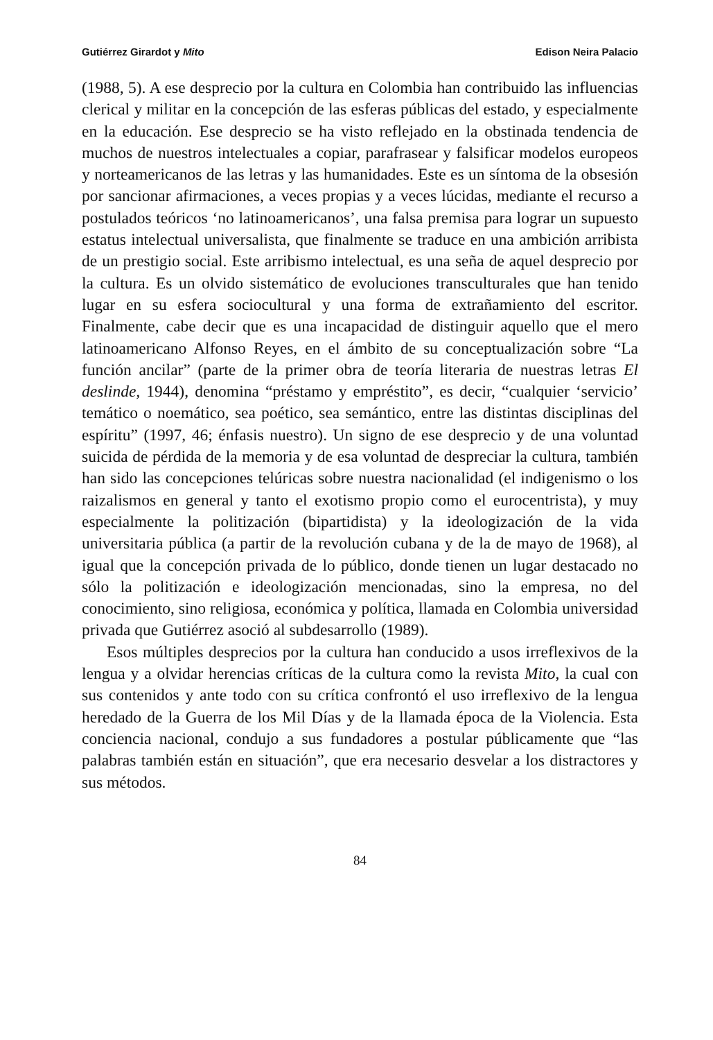Gutiérrez Girardot y Mito Edison Neira Palacio
(1988, 5). A ese desprecio por la cultura en Colombia han contribuido las influencias clerical y militar en la concepción de las esferas públicas del estado, y especialmente en la educación. Ese desprecio se ha visto reflejado en la obstinada tendencia de muchos de nuestros intelectuales a copiar, parafrasear y falsificar modelos europeos y norteamericanos de las letras y las humanidades. Este es un síntoma de la obsesión por sancionar afirmaciones, a veces propias y a veces lúcidas, mediante el recurso a postulados teóricos ‘no latinoamericanos’, una falsa premisa para lograr un supuesto estatus intelectual universalista, que finalmente se traduce en una ambición arribista de un prestigio social. Este arribismo intelectual, es una seña de aquel desprecio por la cultura. Es un olvido sistemático de evoluciones transculturales que han tenido lugar en su esfera sociocultural y una forma de extrañamiento del escritor. Finalmente, cabe decir que es una incapacidad de distinguir aquello que el mero latinoamericano Alfonso Reyes, en el ámbito de su conceptualización sobre “La función ancilar” (parte de la primer obra de teoría literaria de nuestras letras El deslinde, 1944), denomina “préstamo y empréstito”, es decir, “cualquier ‘servicio’ temático o noemático, sea poético, sea semántico, entre las distintas disciplinas del espíritu” (1997, 46; énfasis nuestro). Un signo de ese desprecio y de una voluntad suicida de pérdida de la memoria y de esa voluntad de despreciar la cultura, también han sido las concepciones telúricas sobre nuestra nacionalidad (el indigenismo o los raizalismos en general y tanto el exotismo propio como el eurocentrista), y muy especialmente la politización (bipartidista) y la ideologización de la vida universitaria pública (a partir de la revolución cubana y de la de mayo de 1968), al igual que la concepción privada de lo público, donde tienen un lugar destacado no sólo la politización e ideologización mencionadas, sino la empresa, no del conocimiento, sino religiosa, económica y política, llamada en Colombia universidad privada que Gutiérrez asoció al subdesarrollo (1989).
Esos múltiples desprecios por la cultura han conducido a usos irreflexivos de la lengua y a olvidar herencias críticas de la cultura como la revista Mito, la cual con sus contenidos y ante todo con su crítica confrontó el uso irreflexivo de la lengua heredado de la Guerra de los Mil Días y de la llamada época de la Violencia. Esta conciencia nacional, condujo a sus fundadores a postular públicamente que “las palabras también están en situación”, que era necesario desvelar a los distractores y sus métodos.
84